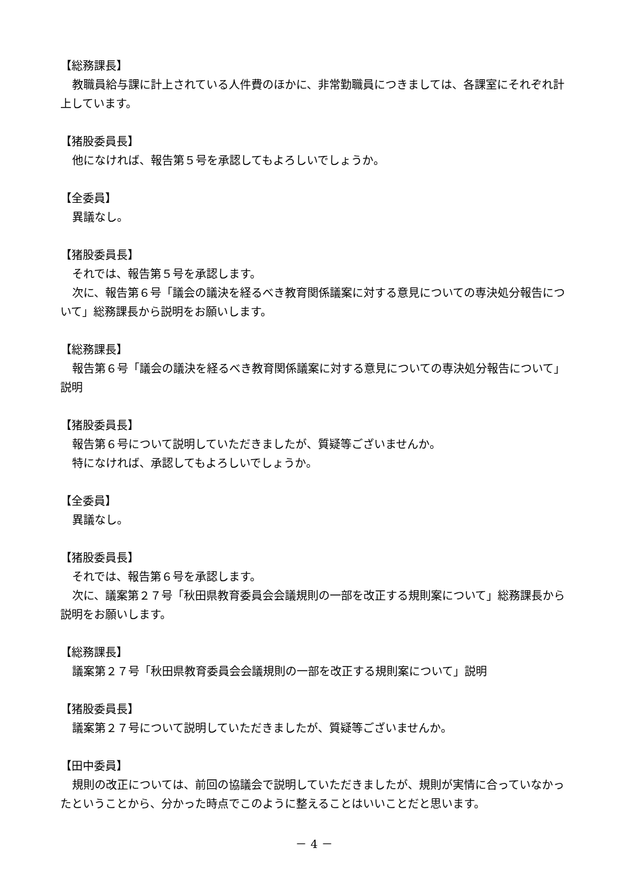【総務課長】
教職員給与課に計上されている人件費のほかに、非常勤職員につきましては、各課室にそれぞれ計上しています。
【猪股委員長】
他になければ、報告第５号を承認してもよろしいでしょうか。
【全委員】
異議なし。
【猪股委員長】
それでは、報告第５号を承認します。
次に、報告第６号「議会の議決を経るべき教育関係議案に対する意見についての専決処分報告について」総務課長から説明をお願いします。
【総務課長】
報告第６号「議会の議決を経るべき教育関係議案に対する意見についての専決処分報告について」説明
【猪股委員長】
報告第６号について説明していただきましたが、質疑等ございませんか。
特になければ、承認してもよろしいでしょうか。
【全委員】
異議なし。
【猪股委員長】
それでは、報告第６号を承認します。
次に、議案第２７号「秋田県教育委員会会議規則の一部を改正する規則案について」総務課長から説明をお願いします。
【総務課長】
議案第２７号「秋田県教育委員会会議規則の一部を改正する規則案について」説明
【猪股委員長】
議案第２７号について説明していただきましたが、質疑等ございませんか。
【田中委員】
規則の改正については、前回の協議会で説明していただきましたが、規則が実情に合っていなかったということから、分かった時点でこのように整えることはいいことだと思います。
－ 4 －